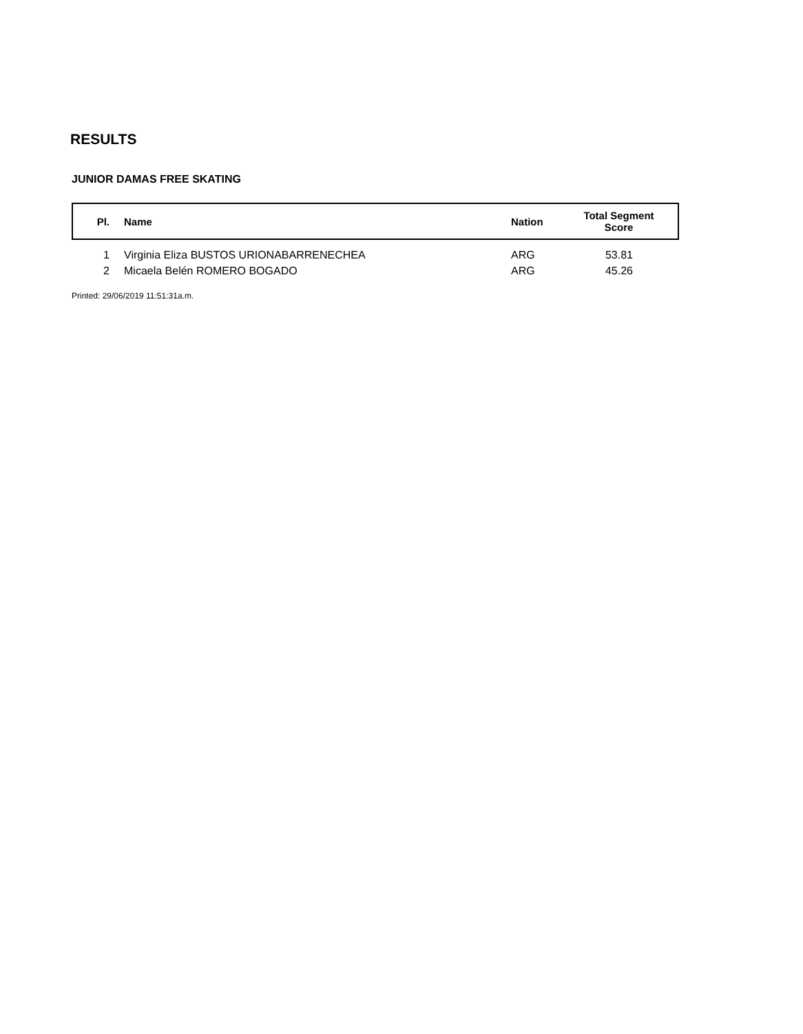RESULTS
JUNIOR DAMAS FREE SKATING
| Pl. | Name | Nation | Total Segment Score |
| --- | --- | --- | --- |
| 1 | Virginia Eliza BUSTOS URIONABARRENECHEA | ARG | 53.81 |
| 2 | Micaela Belén ROMERO BOGADO | ARG | 45.26 |
Printed: 29/06/2019 11:51:31a.m.